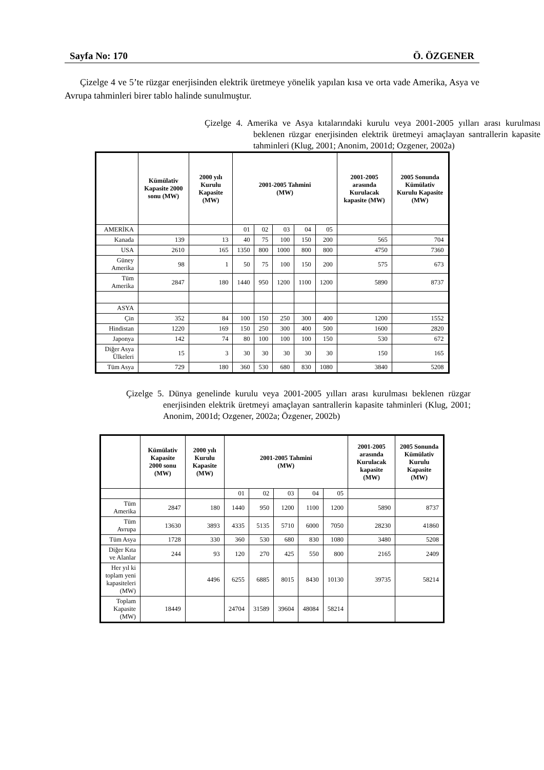Sayfa No: 170 Ö. ÖZGENER
Çizelge 4 ve 5’te rüzgar enerjisinden elektrik üretmeye yönelik yapılan kısa ve orta vade Amerika, Asya ve Avrupa tahminleri birer tablo halinde sunulmuştur.
Çizelge 4. Amerika ve Asya kıtalarındaki kurulu veya 2001-2005 yılları arası kurulması beklenen rüzgar enerjisinden elektrik üretmeyi amaçlayan santrallerin kapasite tahminleri (Klug, 2001; Anonim, 2001d; Ozgener, 2002a)
| | Kümülativ Kapasite 2000 sonu (MW) | 2000 yılı Kurulu Kapasite (MW) | 2001-2005 Tahmini (MW) | | | | | 2001-2005 arasında Kurulacak kapasite (MW) | 2005 Sonunda Kümülativ Kurulu Kapasite (MW) |
| --- | --- | --- | --- | --- | --- | --- | --- | --- | --- |
| AMERİKA | | | 01 | 02 | 03 | 04 | 05 | | |
| Kanada | 139 | 13 | 40 | 75 | 100 | 150 | 200 | 565 | 704 |
| USA | 2610 | 165 | 1350 | 800 | 1000 | 800 | 800 | 4750 | 7360 |
| Güney Amerika | 98 | 1 | 50 | 75 | 100 | 150 | 200 | 575 | 673 |
| Tüm Amerika | 2847 | 180 | 1440 | 950 | 1200 | 1100 | 1200 | 5890 | 8737 |
| ASYA | | | | | | | | | |
| Çin | 352 | 84 | 100 | 150 | 250 | 300 | 400 | 1200 | 1552 |
| Hindistan | 1220 | 169 | 150 | 250 | 300 | 400 | 500 | 1600 | 2820 |
| Japonya | 142 | 74 | 80 | 100 | 100 | 100 | 150 | 530 | 672 |
| Diğer Asya Ülkeleri | 15 | 3 | 30 | 30 | 30 | 30 | 30 | 150 | 165 |
| Tüm Asya | 729 | 180 | 360 | 530 | 680 | 830 | 1080 | 3840 | 5208 |
Çizelge 5. Dünya genelinde kurulu veya 2001-2005 yılları arası kurulması beklenen rüzgar enerjisinden elektrik üretmeyi amaçlayan santrallerin kapasite tahminleri (Klug, 2001; Anonim, 2001d; Ozgener, 2002a; Özgener, 2002b)
| | Kümülativ Kapasite 2000 sonu (MW) | 2000 yılı Kurulu Kapasite (MW) | 2001-2005 Tahmini (MW) | | | | | 2001-2005 arasında Kurulacak kapasite (MW) | 2005 Sonunda Kümülativ Kurulu Kapasite (MW) |
| --- | --- | --- | --- | --- | --- | --- | --- | --- | --- |
| | | | 01 | 02 | 03 | 04 | 05 | | |
| Tüm Amerika | 2847 | 180 | 1440 | 950 | 1200 | 1100 | 1200 | 5890 | 8737 |
| Tüm Avrupa | 13630 | 3893 | 4335 | 5135 | 5710 | 6000 | 7050 | 28230 | 41860 |
| Tüm Asya | 1728 | 330 | 360 | 530 | 680 | 830 | 1080 | 3480 | 5208 |
| Diğer Kıta ve Alanlar | 244 | 93 | 120 | 270 | 425 | 550 | 800 | 2165 | 2409 |
| Her yıl ki toplam yeni kapasiteleri (MW) | | 4496 | 6255 | 6885 | 8015 | 8430 | 10130 | 39735 | 58214 |
| Toplam Kapasite (MW) | 18449 | | 24704 | 31589 | 39604 | 48084 | 58214 | | |